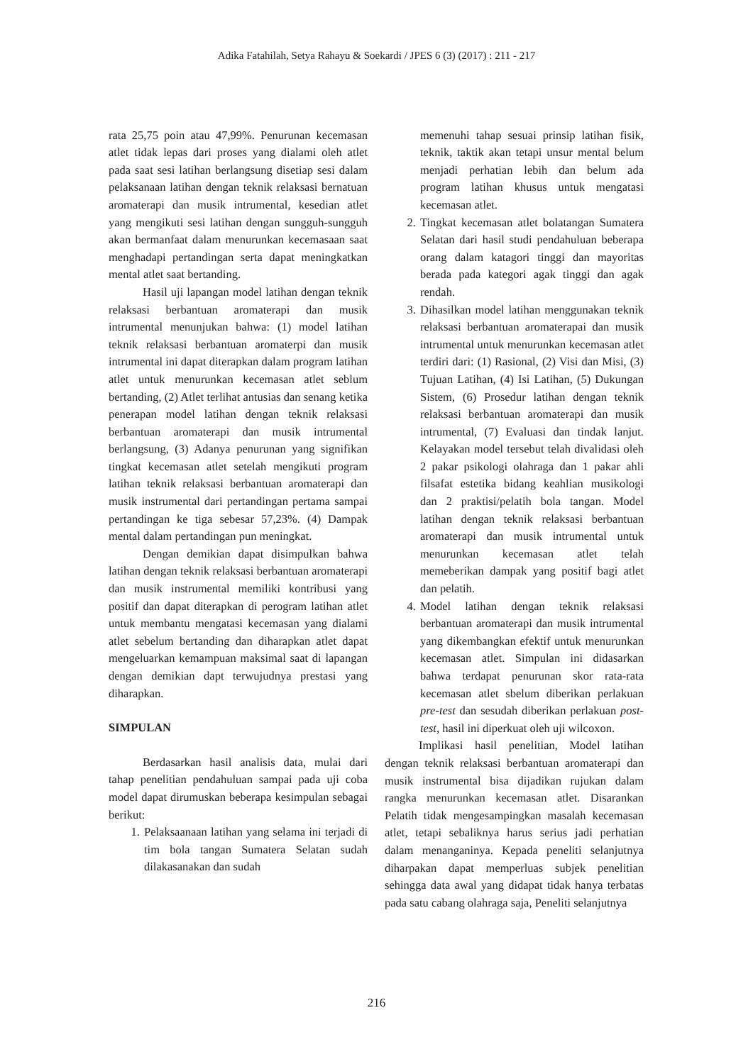Adika Fatahilah, Setya Rahayu & Soekardi / JPES 6 (3) (2017) : 211 - 217
rata 25,75 poin atau 47,99%. Penurunan kecemasan atlet tidak lepas dari proses yang dialami oleh atlet pada saat sesi latihan berlangsung disetiap sesi dalam pelaksanaan latihan dengan teknik relaksasi bernatuan aromaterapi dan musik intrumental, kesedian atlet yang mengikuti sesi latihan dengan sungguh-sungguh akan bermanfaat dalam menurunkan kecemasaan saat menghadapi pertandingan serta dapat meningkatkan mental atlet saat bertanding.
Hasil uji lapangan model latihan dengan teknik relaksasi berbantuan aromaterapi dan musik intrumental menunjukan bahwa: (1) model latihan teknik relaksasi berbantuan aromaterpi dan musik intrumental ini dapat diterapkan dalam program latihan atlet untuk menurunkan kecemasan atlet seblum bertanding, (2) Atlet terlihat antusias dan senang ketika penerapan model latihan dengan teknik relaksasi berbantuan aromaterapi dan musik intrumental berlangsung, (3) Adanya penurunan yang signifikan tingkat kecemasan atlet setelah mengikuti program latihan teknik relaksasi berbantuan aromaterapi dan musik instrumental dari pertandingan pertama sampai pertandingan ke tiga sebesar 57,23%. (4) Dampak mental dalam pertandingan pun meningkat.
Dengan demikian dapat disimpulkan bahwa latihan dengan teknik relaksasi berbantuan aromaterapi dan musik instrumental memiliki kontribusi yang positif dan dapat diterapkan di perogram latihan atlet untuk membantu mengatasi kecemasan yang dialami atlet sebelum bertanding dan diharapkan atlet dapat mengeluarkan kemampuan maksimal saat di lapangan dengan demikian dapt terwujudnya prestasi yang diharapkan.
SIMPULAN
Berdasarkan hasil analisis data, mulai dari tahap penelitian pendahuluan sampai pada uji coba model dapat dirumuskan beberapa kesimpulan sebagai berikut:
1. Pelaksaanaan latihan yang selama ini terjadi di tim bola tangan Sumatera Selatan sudah dilakasanakan dan sudah
memenuhi tahap sesuai prinsip latihan fisik, teknik, taktik akan tetapi unsur mental belum menjadi perhatian lebih dan belum ada program latihan khusus untuk mengatasi kecemasan atlet.
2. Tingkat kecemasan atlet bolatangan Sumatera Selatan dari hasil studi pendahuluan beberapa orang dalam katagori tinggi dan mayoritas berada pada kategori agak tinggi dan agak rendah.
3. Dihasilkan model latihan menggunakan teknik relaksasi berbantuan aromaterapai dan musik intrumental untuk menurunkan kecemasan atlet terdiri dari: (1) Rasional, (2) Visi dan Misi, (3) Tujuan Latihan, (4) Isi Latihan, (5) Dukungan Sistem, (6) Prosedur latihan dengan teknik relaksasi berbantuan aromaterapi dan musik intrumental, (7) Evaluasi dan tindak lanjut. Kelayakan model tersebut telah divalidasi oleh 2 pakar psikologi olahraga dan 1 pakar ahli filsafat estetika bidang keahlian musikologi dan 2 praktisi/pelatih bola tangan. Model latihan dengan teknik relaksasi berbantuan aromaterapi dan musik intrumental untuk menurunkan kecemasan atlet telah memeberikan dampak yang positif bagi atlet dan pelatih.
4. Model latihan dengan teknik relaksasi berbantuan aromaterapi dan musik intrumental yang dikembangkan efektif untuk menurunkan kecemasan atlet. Simpulan ini didasarkan bahwa terdapat penurunan skor rata-rata kecemasan atlet sbelum diberikan perlakuan pre-test dan sesudah diberikan perlakuan post-test, hasil ini diperkuat oleh uji wilcoxon.
Implikasi hasil penelitian, Model latihan dengan teknik relaksasi berbantuan aromaterapi dan musik instrumental bisa dijadikan rujukan dalam rangka menurunkan kecemasan atlet. Disarankan Pelatih tidak mengesampingkan masalah kecemasan atlet, tetapi sebaliknya harus serius jadi perhatian dalam menanganinya. Kepada peneliti selanjutnya diharpakan dapat memperluas subjek penelitian sehingga data awal yang didapat tidak hanya terbatas pada satu cabang olahraga saja, Peneliti selanjutnya
216